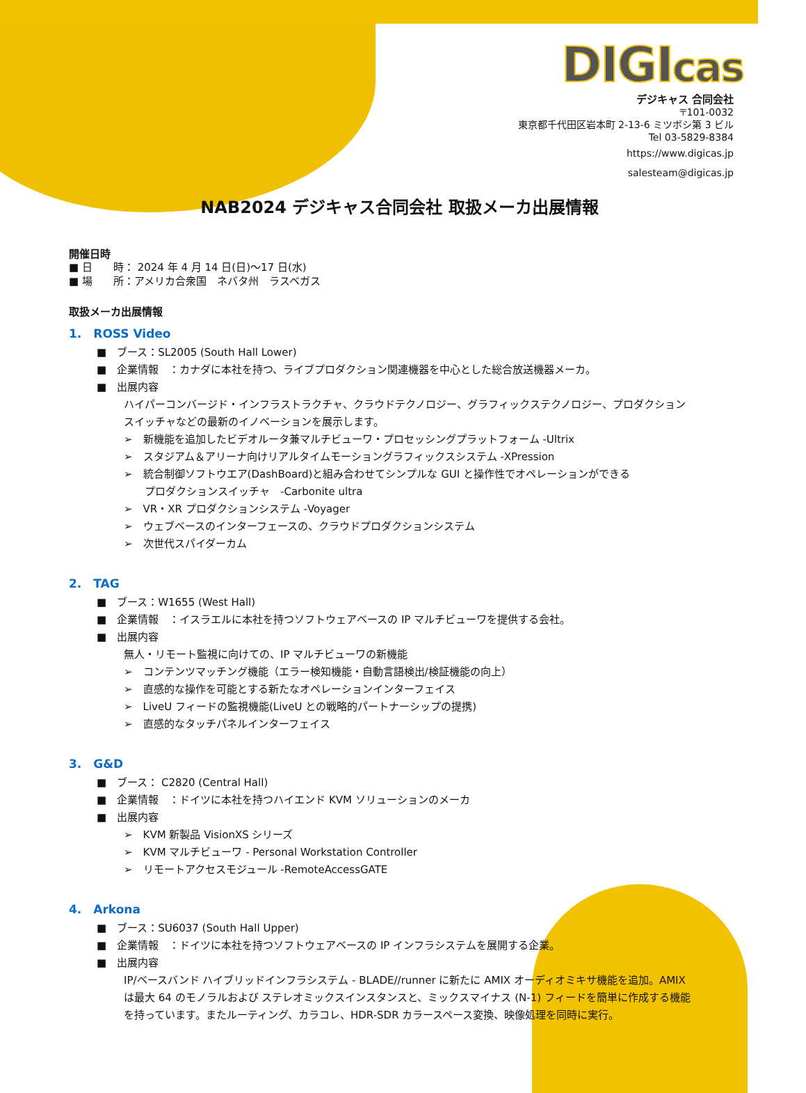DIGIcas
デジキャス 合同会社
〒101-0032
東京都千代田区岩本町 2-13-6 ミツボシ第 3 ビル
Tel 03-5829-8384
https://www.digicas.jp
salesteam@digicas.jp
NAB2024 デジキャス合同会社 取扱メーカ出展情報
開催日時
■ 日　　時： 2024 年 4 月 14 日(日)～17 日(水)
■ 場　　所：アメリカ合衆国　ネバタ州　ラスベガス
取扱メーカ出展情報
1.　ROSS Video
■　ブース：SL2005 (South Hall Lower)
■　企業情報　：カナダに本社を持つ、ライブプロダクション関連機器を中心とした総合放送機器メーカ。
■　出展内容
ハイパーコンバージド・インフラストラクチャ、クラウドテクノロジー、グラフィックステクノロジー、プロダクション
スイッチャなどの最新のイノベーションを展示します。
➢　新機能を追加したビデオルータ兼マルチビューワ・プロセッシングプラットフォーム -Ultrix
➢　スタジアム＆アリーナ向けリアルタイムモーショングラフィックスシステム -XPression
➢　統合制御ソフトウエア(DashBoard)と組み合わせてシンプルな GUI と操作性でオペレーションができる
　　プロダクションスイッチャ　-Carbonite ultra
➢　VR・XR プロダクションシステム -Voyager
➢　ウェブベースのインターフェースの、クラウドプロダクションシステム
➢　次世代スパイダーカム
2.　TAG
■　ブース：W1655 (West Hall)
■　企業情報　：イスラエルに本社を持つソフトウェアベースの IP マルチビューワを提供する会社。
■　出展内容
無人・リモート監視に向けての、IP マルチビューワの新機能
➢　コンテンツマッチング機能（エラー検知機能・自動言語検出/検証機能の向上）
➢　直感的な操作を可能とする新たなオペレーションインターフェイス
➢　LiveU フィードの監視機能(LiveU との戦略的パートナーシップの提携)
➢　直感的なタッチパネルインターフェイス
3.　G&D
■　ブース： C2820 (Central Hall)
■　企業情報　：ドイツに本社を持つハイエンド KVM ソリューションのメーカ
■　出展内容
➢　KVM 新製品 VisionXS シリーズ
➢　KVM マルチビューワ - Personal Workstation Controller
➢　リモートアクセスモジュール -RemoteAccessGATE
4.　Arkona
■　ブース：SU6037 (South Hall Upper)
■　企業情報　：ドイツに本社を持つソフトウェアベースの IP インフラシステムを展開する企業。
■　出展内容
IP/ベースバンド ハイブリッドインフラシステム - BLADE//runner に新たに AMIX オーディオミキサ機能を追加。AMIX
は最大 64 のモノラルおよび ステレオミックスインスタンスと、ミックスマイナス (N-1) フィードを簡単に作成する機能
を持っています。またルーティング、カラコレ、HDR-SDR カラースペース変換、映像処理を同時に実行。